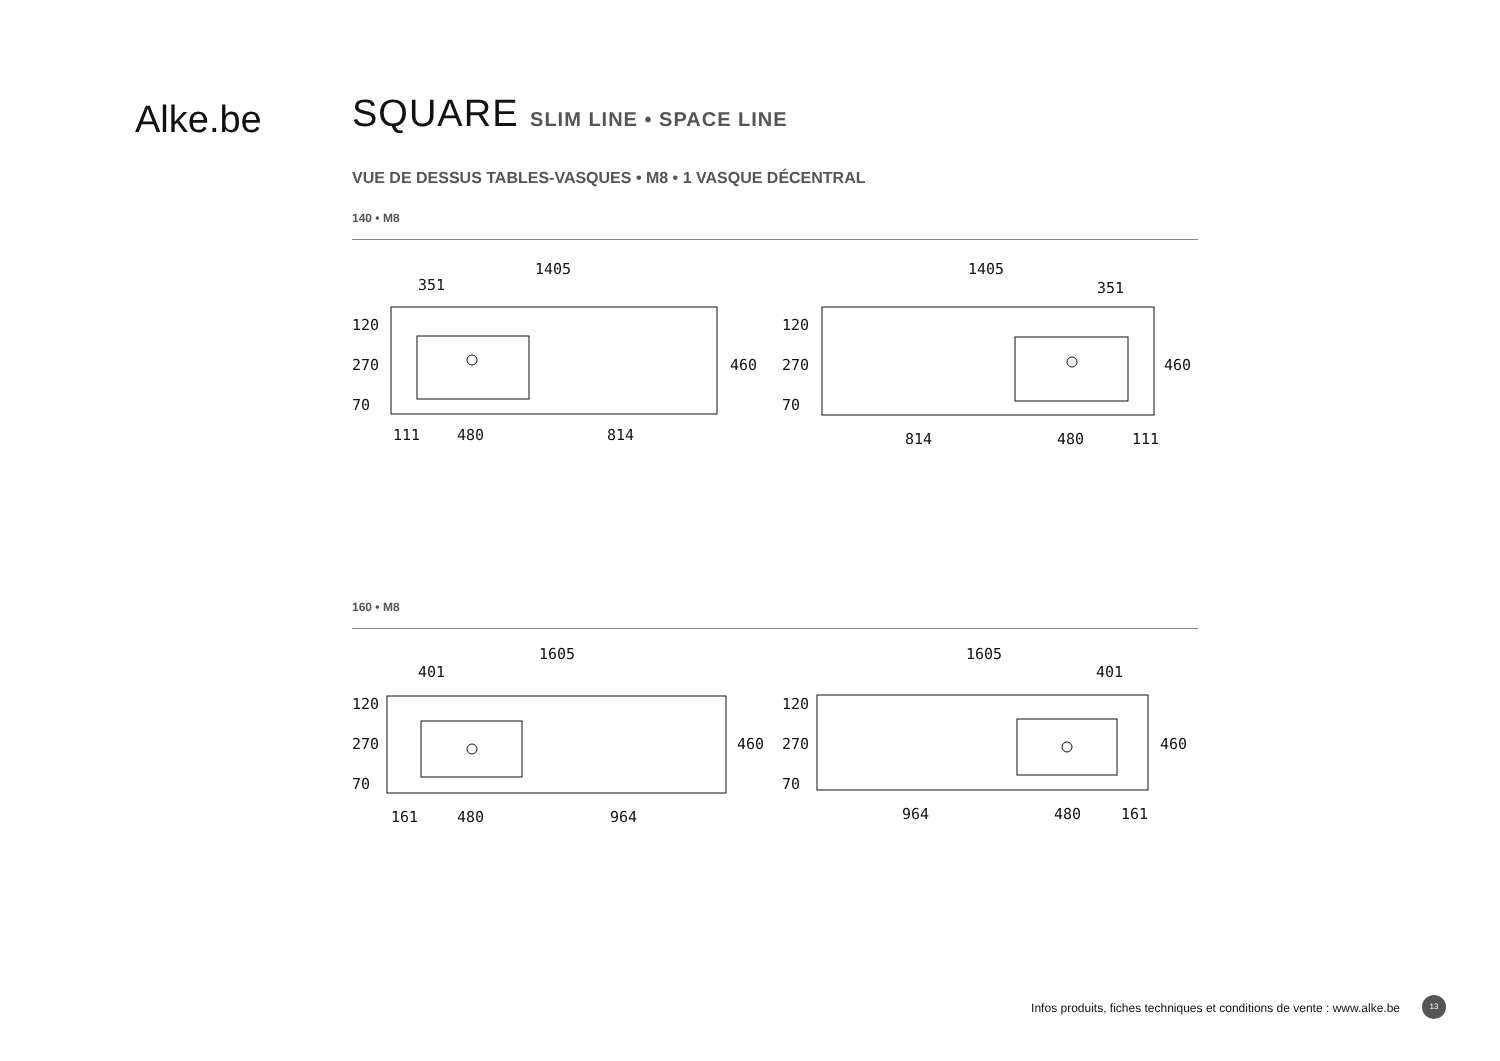Alke.be
SQUARE SLIM LINE • SPACE LINE
VUE DE DESSUS TABLES-VASQUES • M8 • 1 VASQUE DÉCENTRAL
140 • M8
1405
351
460
120
270
70
111
480
814
1405
351
460
120
270
70
814
480
111
160 • M8
1605
401
460
120
270
70
161
480
964
1605
401
460
120
270
70
964
480
161
Infos produits, fiches techniques et conditions de vente : www.alke.be
13